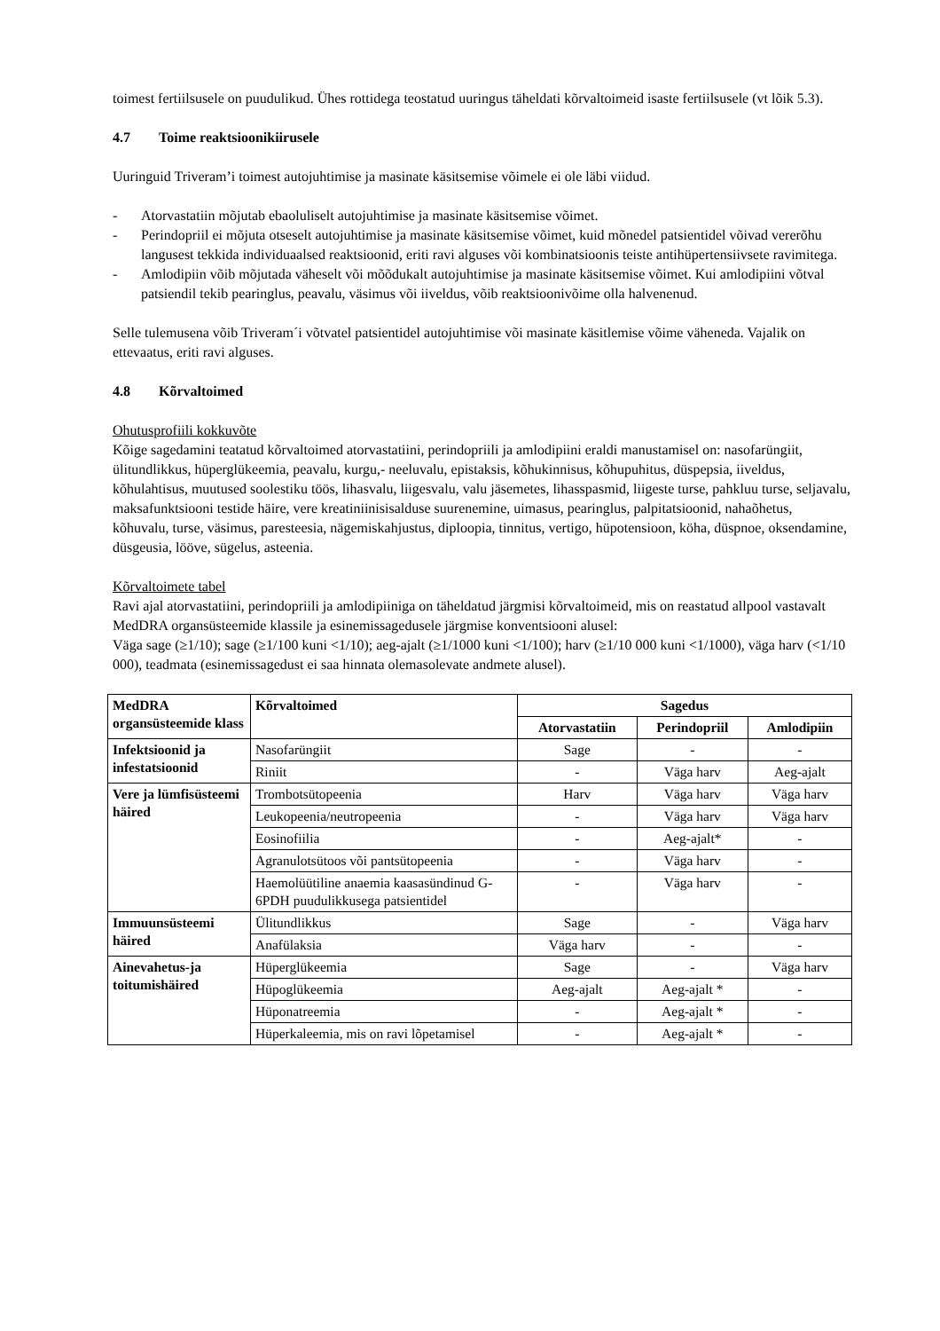toimest fertiilsusele on puudulikud. Ühes rottidega teostatud uuringus täheldati kõrvaltoimeid isaste fertiilsusele (vt lõik 5.3).
4.7 Toime reaktsioonikiirusele
Uuringuid Triveram’i toimest autojuhtimise ja masinate käsitsemise võimele ei ole läbi viidud.
- Atorvastatiin mõjutab ebaoluliselt autojuhtimise ja masinate käsitsemise võimet.
- Perindopriil ei mõjuta otseselt autojuhtimise ja masinate käsitsemise võimet, kuid mõnedel patsientidel võivad vererõhu langusest tekkida individuaalsed reaktsioonid, eriti ravi alguses või kombinatsioonis teiste antihüpertensiivsete ravimitega.
- Amlodipiin võib mõjutada väheselt või mõõdukalt autojuhtimise ja masinate käsitsemise võimet. Kui amlodipiini võtval patsiendil tekib pearinglus, peavalu, väsimus või iiveldus, võib reaktsioonivõime olla halvenenud.
Selle tulemusena võib Triveram´i võtvatel patsientidel autojuhtimise või masinate käsitlemise võime väheneda. Vajalik on ettevaatus, eriti ravi alguses.
4.8 Kõrvaltoimed
Ohutusprofiili kokkuvõte
Kõige sagedamini teatatud kõrvaltoimed atorvastatiini, perindopriili ja amlodipiini eraldi manustamisel on: nasofarüngiit, ülitundlikkus, hüperglükeemia, peavalu, kurgu,- neeluvalu, epistaksis, kõhukinnisus, kõhupuhitus, düspepsia, iiveldus, kõhulahtisus, muutused soolestiku töös, lihasvalu, liigesvalu, valu jäsemetes, lihasspasmid, liigeste turse, pahkluu turse, seljavalu, maksafunktsiooni testide häire, vere kreatiniinisisalduse suurenemine, uimasus, pearinglus, palpitatsioonid, nahaõhetus, kõhuvalu, turse, väsimus, paresteesia, nägemiskahjustus, diploopia, tinnitus, vertigo, hüpotensioon, köha, düspnoe, oksendamine, düsgeusia, lööve, sügelus, asteenia.
Kõrvaltoimete tabel
Ravi ajal atorvastatiini, perindopriili ja amlodipiiniga on täheldatud järgmisi kõrvaltoimeid, mis on reastatud allpool vastavalt MedDRA organsüsteemide klassile ja esinemissagedusele järgmise konventsiooni alusel:
Väga sage (≥1/10); sage (≥1/100 kuni <1/10); aeg-ajalt (≥1/1000 kuni <1/100); harv (≥1/10 000 kuni <1/1000), väga harv (<1/10 000), teadmata (esinemissagedust ei saa hinnata olemasolevate andmete alusel).
| MedDRA organsüsteemide klass | Kõrvaltoimed | Sagedus | | |
| --- | --- | --- | --- | --- |
| | | Atorvastatiin | Perindopriil | Amlodipiin |
| Infektsioonid ja infestatsioonid | Nasofarüngiit | Sage | - | - |
| | Riniit | - | Väga harv | Aeg-ajalt |
| Vere ja lümfisüsteemi häired | Trombotsütopeenia | Harv | Väga harv | Väga harv |
| | Leukopeenia/neutropeenia | - | Väga harv | Väga harv |
| | Eosinofiilia | - | Aeg-ajalt* | - |
| | Agranulotsütoos või pantsütopeenia | - | Väga harv | - |
| | Haemolüütiline anaemia kaasasündinud G-6PDH puudulikkusega patsientidel | - | Väga harv | - |
| Immuunsüsteemi häired | Ülitundlikkus | Sage | - | Väga harv |
| | Anafülaksia | Väga harv | - | - |
| Ainevahetus-ja toitumishäired | Hüperglükeemia | Sage | - | Väga harv |
| | Hüpoglükeemia | Aeg-ajalt | Aeg-ajalt * | - |
| | Hüponatreemia | - | Aeg-ajalt * | - |
| | Hüperkaleemia, mis on ravi lõpetamisel | - | Aeg-ajalt * | - |